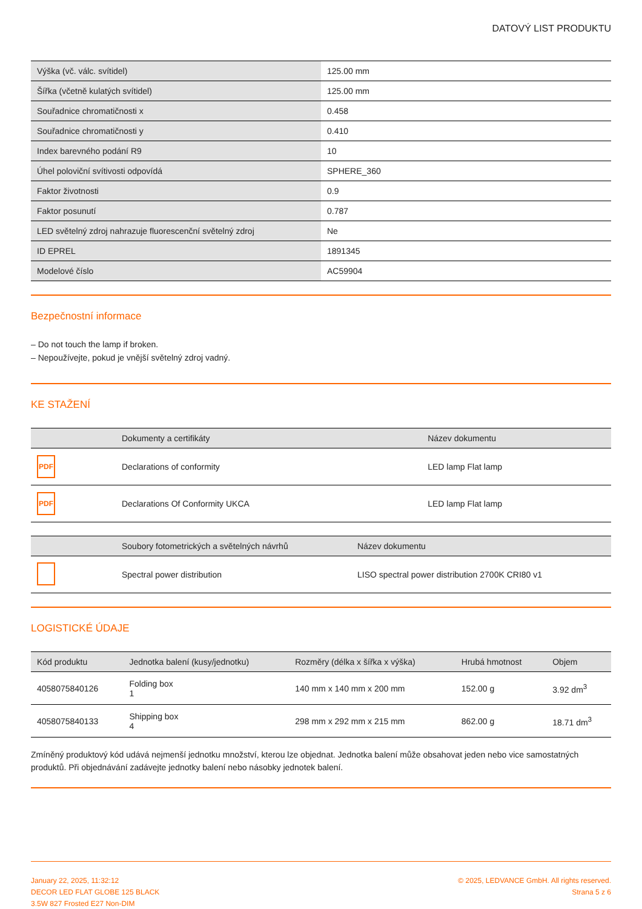DATOVÝ LIST PRODUKTU
| Výška (vč. válc. svítidel) | 125.00 mm |
| Šířka (včetně kulatých svítidel) | 125.00 mm |
| Souřadnice chromatičnosti x | 0.458 |
| Souřadnice chromatičnosti y | 0.410 |
| Index barevného podání R9 | 10 |
| Úhel poloviční svítivosti odpovídá | SPHERE_360 |
| Faktor životnosti | 0.9 |
| Faktor posunutí | 0.787 |
| LED světelný zdroj nahrazuje fluorescenční světelný zdroj | Ne |
| ID EPREL | 1891345 |
| Modelové číslo | AC59904 |
Bezpečnostní informace
– Do not touch the lamp if broken.
– Nepoužívejte, pokud je vnější světelný zdroj vadný.
KE STAŽENÍ
| | Dokumenty a certifikáty | Název dokumentu |
| --- | --- | --- |
| PDF | Declarations of conformity | LED lamp Flat lamp |
| PDF | Declarations Of Conformity UKCA | LED lamp Flat lamp |
| | Soubory fotometrických a světelných návrhů | Název dokumentu |
| --- | --- | --- |
| | Spectral power distribution | LISO spectral power distribution 2700K CRI80 v1 |
LOGISTICKÉ ÚDAJE
| Kód produktu | Jednotka balení (kusy/jednotku) | Rozměry (délka x šířka x výška) | Hrubá hmotnost | Objem |
| --- | --- | --- | --- | --- |
| 4058075840126 | Folding box 1 | 140 mm x 140 mm x 200 mm | 152.00 g | 3.92 dm<sup>3</sup> |
| 4058075840133 | Shipping box 4 | 298 mm x 292 mm x 215 mm | 862.00 g | 18.71 dm<sup>3</sup> |
Zmíněný produktový kód udává nejmenší jednotku množství, kterou lze objednat. Jednotka balení může obsahovat jeden nebo vice samostatných produktů. Při objednávání zadávejte jednotky balení nebo násobky jednotek balení.
January 22, 2025, 11:32:12
DECOR LED FLAT GLOBE 125 BLACK
3.5W 827 Frosted E27 Non-DIM
© 2025, LEDVANCE GmbH. All rights reserved.
Strana 5 z 6